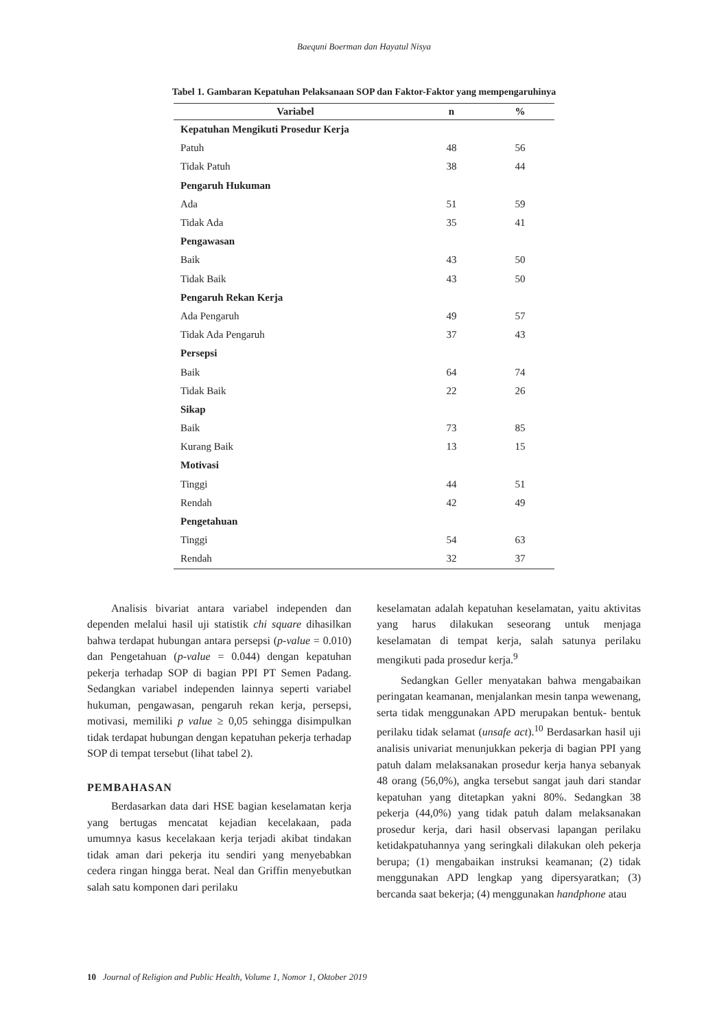Baequni Boerman dan Hayatul Nisya
Tabel 1. Gambaran Kepatuhan Pelaksanaan SOP dan Faktor-Faktor yang mempengaruhinya
| Variabel | n | % |
| --- | --- | --- |
| Kepatuhan Mengikuti Prosedur Kerja | | |
| Patuh | 48 | 56 |
| Tidak Patuh | 38 | 44 |
| Pengaruh Hukuman | | |
| Ada | 51 | 59 |
| Tidak Ada | 35 | 41 |
| Pengawasan | | |
| Baik | 43 | 50 |
| Tidak Baik | 43 | 50 |
| Pengaruh Rekan Kerja | | |
| Ada Pengaruh | 49 | 57 |
| Tidak Ada Pengaruh | 37 | 43 |
| Persepsi | | |
| Baik | 64 | 74 |
| Tidak Baik | 22 | 26 |
| Sikap | | |
| Baik | 73 | 85 |
| Kurang Baik | 13 | 15 |
| Motivasi | | |
| Tinggi | 44 | 51 |
| Rendah | 42 | 49 |
| Pengetahuan | | |
| Tinggi | 54 | 63 |
| Rendah | 32 | 37 |
Analisis bivariat antara variabel independen dan dependen melalui hasil uji statistik chi square dihasilkan bahwa terdapat hubungan antara persepsi (p-value = 0.010) dan Pengetahuan (p-value = 0.044) dengan kepatuhan pekerja terhadap SOP di bagian PPI PT Semen Padang. Sedangkan variabel independen lainnya seperti variabel hukuman, pengawasan, pengaruh rekan kerja, persepsi, motivasi, memiliki p value ≥ 0,05 sehingga disimpulkan tidak terdapat hubungan dengan kepatuhan pekerja terhadap SOP di tempat tersebut (lihat tabel 2).
PEMBAHASAN
Berdasarkan data dari HSE bagian keselamatan kerja yang bertugas mencatat kejadian kecelakaan, pada umumnya kasus kecelakaan kerja terjadi akibat tindakan tidak aman dari pekerja itu sendiri yang menyebabkan cedera ringan hingga berat. Neal dan Griffin menyebutkan salah satu komponen dari perilaku
keselamatan adalah kepatuhan keselamatan, yaitu aktivitas yang harus dilakukan seseorang untuk menjaga keselamatan di tempat kerja, salah satunya perilaku mengikuti pada prosedur kerja.<sup>9</sup>
Sedangkan Geller menyatakan bahwa mengabaikan peringatan keamanan, menjalankan mesin tanpa wewenang, serta tidak menggunakan APD merupakan bentuk- bentuk perilaku tidak selamat (unsafe act).<sup>10</sup> Berdasarkan hasil uji analisis univariat menunjukkan pekerja di bagian PPI yang patuh dalam melaksanakan prosedur kerja hanya sebanyak 48 orang (56,0%), angka tersebut sangat jauh dari standar kepatuhan yang ditetapkan yakni 80%. Sedangkan 38 pekerja (44,0%) yang tidak patuh dalam melaksanakan prosedur kerja, dari hasil observasi lapangan perilaku ketidakpatuhannya yang seringkali dilakukan oleh pekerja berupa; (1) mengabaikan instruksi keamanan; (2) tidak menggunakan APD lengkap yang dipersyaratkan; (3) bercanda saat bekerja; (4) menggunakan handphone atau
10 Journal of Religion and Public Health, Volume 1, Nomor 1, Oktober 2019